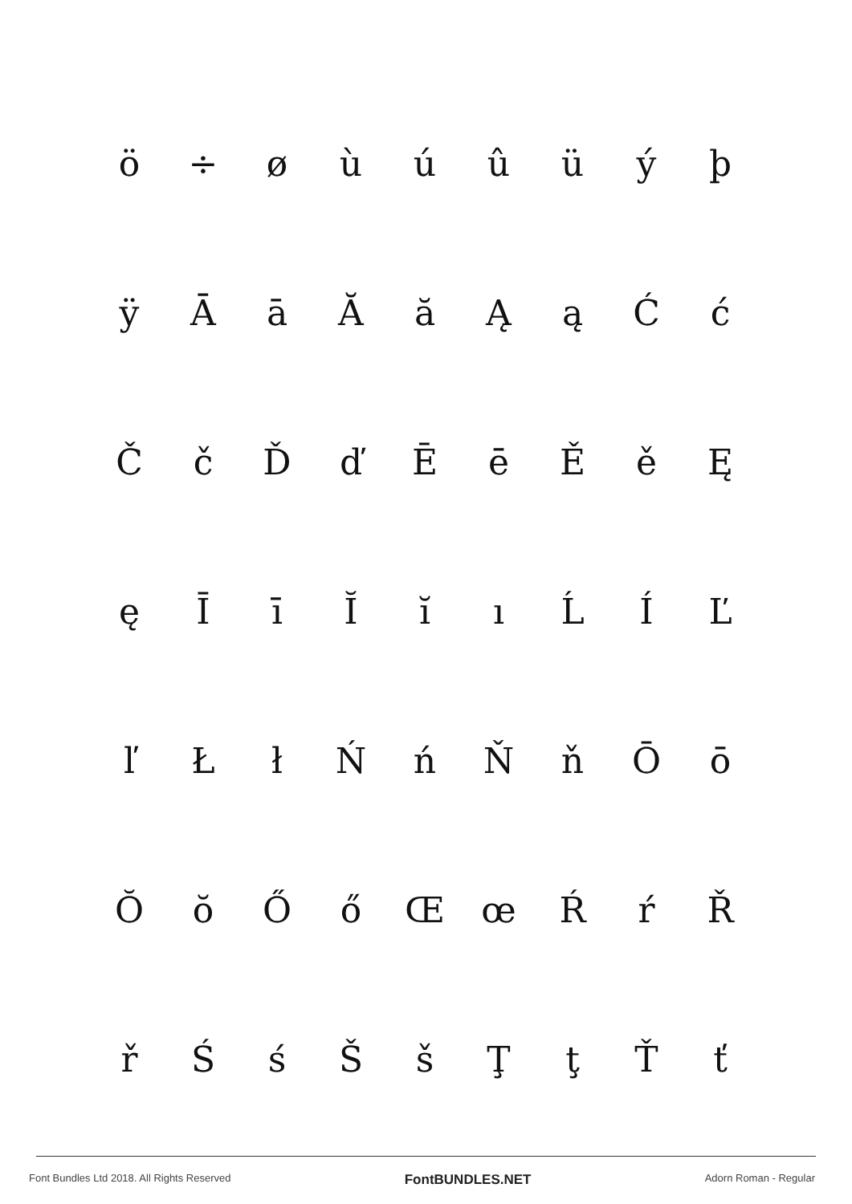| ö | ÷ | ø | ù | ú | û | ü | ý | þ |
| ÿ | Ā | ā | Ă | ă | Ą | ą | Ć | ć |
| Č | č | Ď | ď | Ē | ē | Ě | ě | Ę |
| ę | Ī | ī | Ĭ | ĭ | ı | Ĺ | Í | Ľ |
| ľ | Ł | ł | Ń | ń | Ň | ň | Ō | ō |
| Ŏ | ŏ | Ő | ő | Œ | œ | Ŕ | ŕ | Ř |
| ř | Ś | ś | Š | š | Ţ | ţ | Ť | ť |
Font Bundles Ltd 2018. All Rights Reserved FontBUNDLES.NET Adorn Roman - Regular